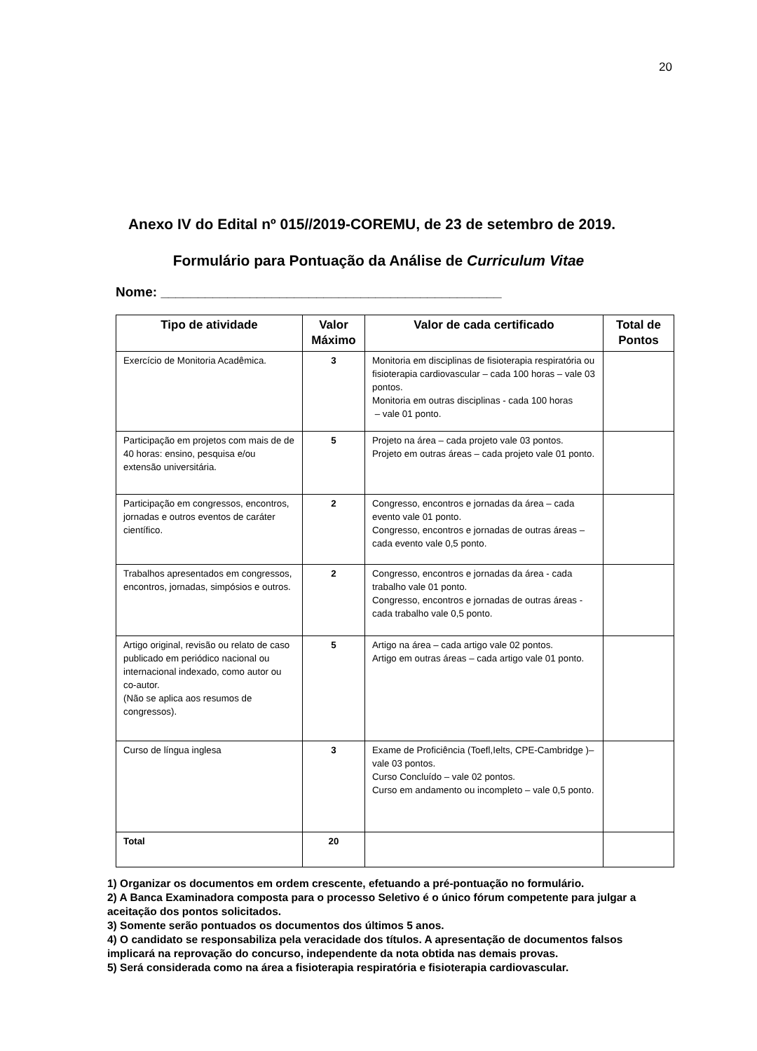20
Anexo IV do Edital nº 015//2019-COREMU, de 23 de setembro de 2019.
Formulário para Pontuação da Análise de Curriculum Vitae
Nome: ______________________________________________
| Tipo de atividade | Valor Máximo | Valor de cada certificado | Total de Pontos |
| --- | --- | --- | --- |
| Exercício de Monitoria Acadêmica. | 3 | Monitoria em disciplinas de fisioterapia respiratória ou fisioterapia cardiovascular – cada 100 horas – vale 03 pontos. Monitoria em outras disciplinas - cada 100 horas – vale 01 ponto. | |
| Participação em projetos com mais de de 40 horas: ensino, pesquisa e/ou extensão universitária. | 5 | Projeto na área – cada projeto vale 03 pontos. Projeto em outras áreas – cada projeto vale 01 ponto. | |
| Participação em congressos, encontros, jornadas e outros eventos de caráter científico. | 2 | Congresso, encontros e jornadas da área – cada evento vale 01 ponto. Congresso, encontros e jornadas de outras áreas – cada evento vale 0,5 ponto. | |
| Trabalhos apresentados em congressos, encontros, jornadas, simpósios e outros. | 2 | Congresso, encontros e jornadas da área - cada trabalho vale 01 ponto. Congresso, encontros e jornadas de outras áreas - cada trabalho vale 0,5 ponto. | |
| Artigo original, revisão ou relato de caso publicado em periódico nacional ou internacional indexado, como autor ou co-autor. (Não se aplica aos resumos de congressos). | 5 | Artigo na área – cada artigo vale 02 pontos. Artigo em outras áreas – cada artigo vale 01 ponto. | |
| Curso de língua inglesa | 3 | Exame de Proficiência (Toefl,Ielts, CPE-Cambridge )– vale 03 pontos. Curso Concluído – vale 02 pontos. Curso em andamento ou incompleto – vale 0,5 ponto. | |
| Total | 20 | | |
1) Organizar os documentos em ordem crescente, efetuando a pré-pontuação no formulário.
2) A Banca Examinadora composta para o processo Seletivo é o único fórum competente para julgar a aceitação dos pontos solicitados.
3) Somente serão pontuados os documentos dos últimos 5 anos.
4) O candidato se responsabiliza pela veracidade dos títulos. A apresentação de documentos falsos implicará na reprovação do concurso, independente da nota obtida nas demais provas.
5) Será considerada como na área a fisioterapia respiratória e fisioterapia cardiovascular.